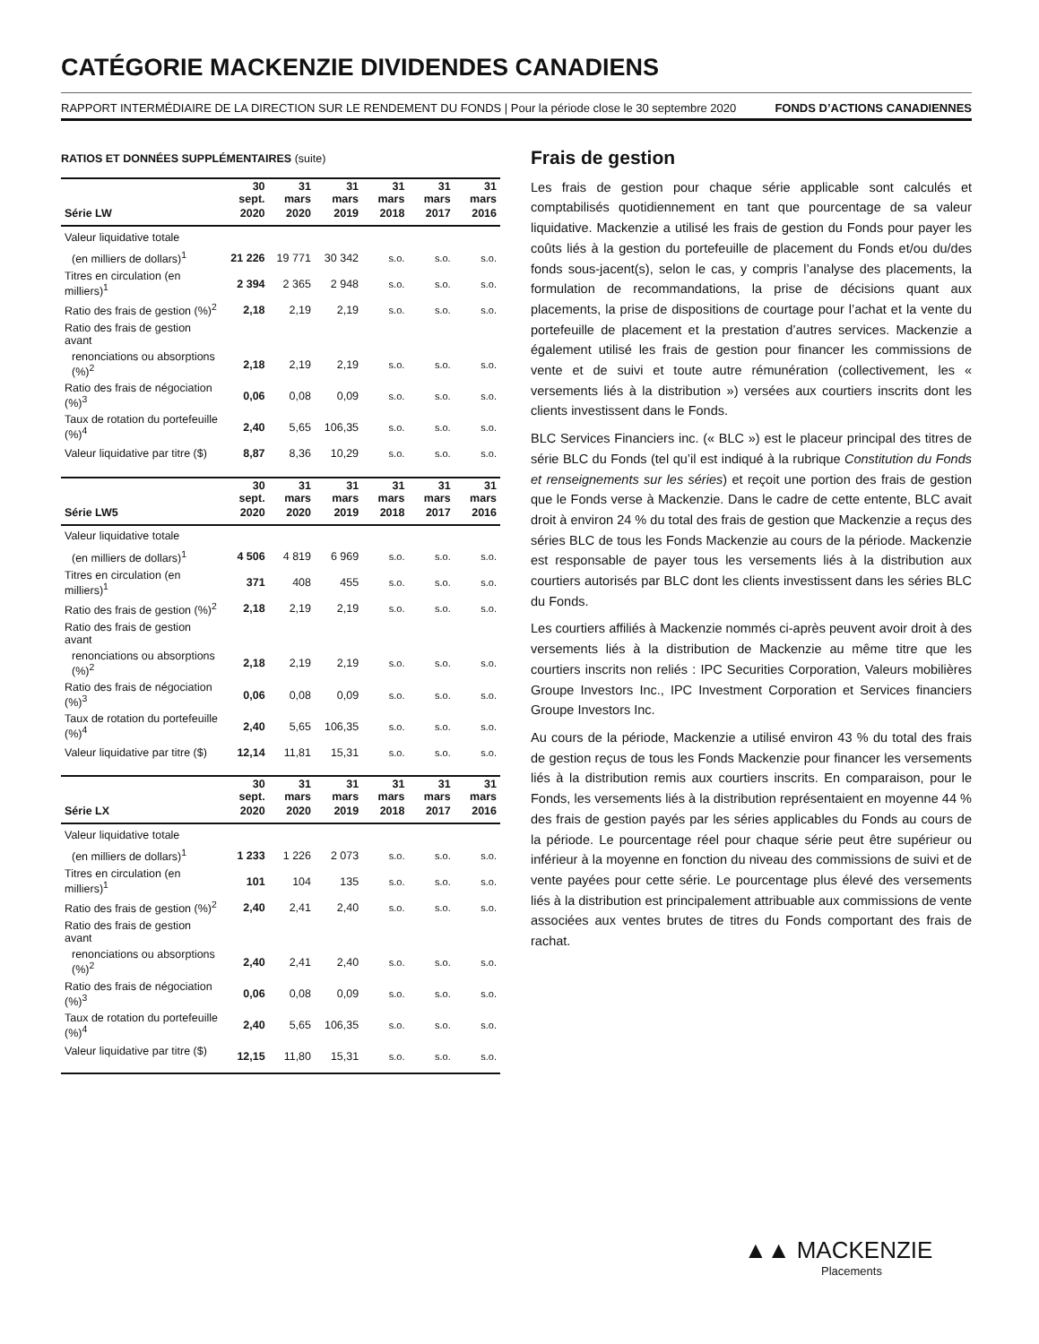CATÉGORIE MACKENZIE DIVIDENDES CANADIENS
RAPPORT INTERMÉDIAIRE DE LA DIRECTION SUR LE RENDEMENT DU FONDS | Pour la période close le 30 septembre 2020 FONDS D’ACTIONS CANADIENNES
RATIOS ET DONNÉES SUPPLÉMENTAIRES (suite)
| | 30 sept. | 31 mars | 31 mars | 31 mars | 31 mars | 31 mars |
| --- | --- | --- | --- | --- | --- | --- |
| Série LW | 2020 | 2020 | 2019 | 2018 | 2017 | 2016 |
| Valeur liquidative totale | | | | | | |
| (en milliers de dollars)<sup>1</sup> | 21 226 | 19 771 | 30 342 | s.o. | s.o. | s.o. |
| Titres en circulation (en milliers)<sup>1</sup> | 2 394 | 2 365 | 2 948 | s.o. | s.o. | s.o. |
| Ratio des frais de gestion (%)<sup>2</sup> | 2,18 | 2,19 | 2,19 | s.o. | s.o. | s.o. |
| Ratio des frais de gestion avant | | | | | | |
| renonciations ou absorptions (%)<sup>2</sup> | 2,18 | 2,19 | 2,19 | s.o. | s.o. | s.o. |
| Ratio des frais de négociation (%)<sup>3</sup> | 0,06 | 0,08 | 0,09 | s.o. | s.o. | s.o. |
| Taux de rotation du portefeuille (%)<sup>4</sup> | 2,40 | 5,65 | 106,35 | s.o. | s.o. | s.o. |
| Valeur liquidative par titre ($) | 8,87 | 8,36 | 10,29 | s.o. | s.o. | s.o. |
| | 30 sept. | 31 mars | 31 mars | 31 mars | 31 mars | 31 mars |
| --- | --- | --- | --- | --- | --- | --- |
| Série LW5 | 2020 | 2020 | 2019 | 2018 | 2017 | 2016 |
| Valeur liquidative totale | | | | | | |
| (en milliers de dollars)<sup>1</sup> | 4 506 | 4 819 | 6 969 | s.o. | s.o. | s.o. |
| Titres en circulation (en milliers)<sup>1</sup> | 371 | 408 | 455 | s.o. | s.o. | s.o. |
| Ratio des frais de gestion (%)<sup>2</sup> | 2,18 | 2,19 | 2,19 | s.o. | s.o. | s.o. |
| Ratio des frais de gestion avant | | | | | | |
| renonciations ou absorptions (%)<sup>2</sup> | 2,18 | 2,19 | 2,19 | s.o. | s.o. | s.o. |
| Ratio des frais de négociation (%)<sup>3</sup> | 0,06 | 0,08 | 0,09 | s.o. | s.o. | s.o. |
| Taux de rotation du portefeuille (%)<sup>4</sup> | 2,40 | 5,65 | 106,35 | s.o. | s.o. | s.o. |
| Valeur liquidative par titre ($) | 12,14 | 11,81 | 15,31 | s.o. | s.o. | s.o. |
| | 30 sept. | 31 mars | 31 mars | 31 mars | 31 mars | 31 mars |
| --- | --- | --- | --- | --- | --- | --- |
| Série LX | 2020 | 2020 | 2019 | 2018 | 2017 | 2016 |
| Valeur liquidative totale | | | | | | |
| (en milliers de dollars)<sup>1</sup> | 1 233 | 1 226 | 2 073 | s.o. | s.o. | s.o. |
| Titres en circulation (en milliers)<sup>1</sup> | 101 | 104 | 135 | s.o. | s.o. | s.o. |
| Ratio des frais de gestion (%)<sup>2</sup> | 2,40 | 2,41 | 2,40 | s.o. | s.o. | s.o. |
| Ratio des frais de gestion avant | | | | | | |
| renonciations ou absorptions (%)<sup>2</sup> | 2,40 | 2,41 | 2,40 | s.o. | s.o. | s.o. |
| Ratio des frais de négociation (%)<sup>3</sup> | 0,06 | 0,08 | 0,09 | s.o. | s.o. | s.o. |
| Taux de rotation du portefeuille (%)<sup>4</sup> | 2,40 | 5,65 | 106,35 | s.o. | s.o. | s.o. |
| Valeur liquidative par titre ($) | 12,15 | 11,80 | 15,31 | s.o. | s.o. | s.o. |
Frais de gestion
Les frais de gestion pour chaque série applicable sont calculés et comptabilisés quotidiennement en tant que pourcentage de sa valeur liquidative. Mackenzie a utilisé les frais de gestion du Fonds pour payer les coûts liés à la gestion du portefeuille de placement du Fonds et/ou du/des fonds sous-jacent(s), selon le cas, y compris l’analyse des placements, la formulation de recommandations, la prise de décisions quant aux placements, la prise de dispositions de courtage pour l’achat et la vente du portefeuille de placement et la prestation d’autres services. Mackenzie a également utilisé les frais de gestion pour financer les commissions de vente et de suivi et toute autre rémunération (collectivement, les « versements liés à la distribution ») versées aux courtiers inscrits dont les clients investissent dans le Fonds.
BLC Services Financiers inc. (« BLC ») est le placeur principal des titres de série BLC du Fonds (tel qu’il est indiqué à la rubrique Constitution du Fonds et renseignements sur les séries) et reçoit une portion des frais de gestion que le Fonds verse à Mackenzie. Dans le cadre de cette entente, BLC avait droit à environ 24 % du total des frais de gestion que Mackenzie a reçus des séries BLC de tous les Fonds Mackenzie au cours de la période. Mackenzie est responsable de payer tous les versements liés à la distribution aux courtiers autorisés par BLC dont les clients investissent dans les séries BLC du Fonds.
Les courtiers affiliés à Mackenzie nommés ci-après peuvent avoir droit à des versements liés à la distribution de Mackenzie au même titre que les courtiers inscrits non reliés : IPC Securities Corporation, Valeurs mobilières Groupe Investors Inc., IPC Investment Corporation et Services financiers Groupe Investors Inc.
Au cours de la période, Mackenzie a utilisé environ 43 % du total des frais de gestion reçus de tous les Fonds Mackenzie pour financer les versements liés à la distribution remis aux courtiers inscrits. En comparaison, pour le Fonds, les versements liés à la distribution représentaient en moyenne 44 % des frais de gestion payés par les séries applicables du Fonds au cours de la période. Le pourcentage réel pour chaque série peut être supérieur ou inférieur à la moyenne en fonction du niveau des commissions de suivi et de vente payées pour cette série. Le pourcentage plus élevé des versements liés à la distribution est principalement attribuable aux commissions de vente associées aux ventes brutes de titres du Fonds comportant des frais de rachat.
▲▲ MACKENZIE
Placements